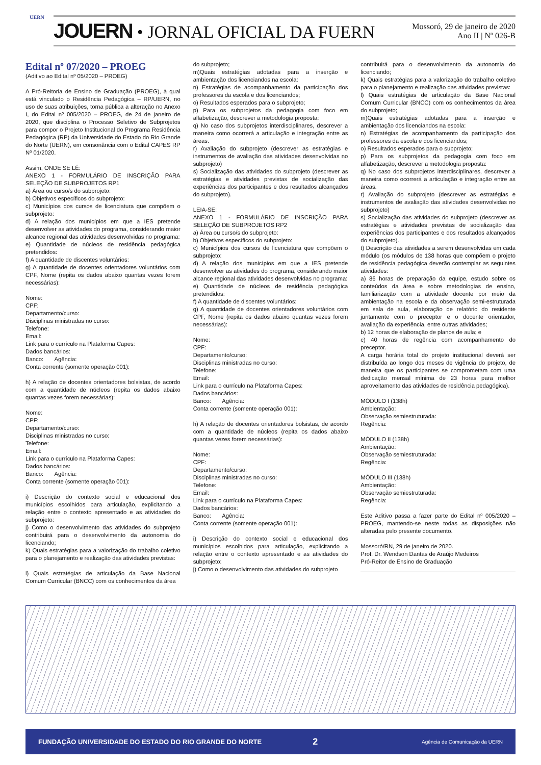UERN
JOUERN • JORNAL OFICIAL DA FUERN
Mossoró, 29 de janeiro de 2020
Ano II | Nº 026-B
Edital nº 07/2020 – PROEG
(Aditivo ao Edital nº 05/2020 – PROEG)
A Pró-Reitoria de Ensino de Graduação (PROEG), à qual está vinculado o Residência Pedagógica – RP/UERN, no uso de suas atribuições, torna pública a alteração no Anexo I, do Edital nº 005/2020 – PROEG, de 24 de janeiro de 2020, que disciplina o Processo Seletivo de Subprojetos para compor o Projeto Institucional do Programa Residência Pedagógica (RP) da Universidade do Estado do Rio Grande do Norte (UERN), em consonância com o Edital CAPES RP Nº 01/2020.
Assim, ONDE SE LÊ:
ANEXO 1 - FORMULÁRIO DE INSCRIÇÃO PARA SELEÇÃO DE SUBPROJETOS RP1
a) Área ou curso/s do subprojeto:
b) Objetivos específicos do subprojeto:
c) Municípios dos cursos de licenciatura que compõem o subprojeto:
d) A relação dos municípios em que a IES pretende desenvolver as atividades do programa, considerando maior alcance regional das atividades desenvolvidas no programa:
e) Quantidade de núcleos de residência pedagógica pretendidos:
f) A quantidade de discentes voluntários:
g) A quantidade de docentes orientadores voluntários com CPF, Nome (repita os dados abaixo quantas vezes forem necessárias):
Nome:
CPF:
Departamento/curso:
Disciplinas ministradas no curso:
Telefone:
Email:
Link para o currículo na Plataforma Capes:
Dados bancários:
Banco: Agência:
Conta corrente (somente operação 001):
h) A relação de docentes orientadores bolsistas, de acordo com a quantidade de núcleos (repita os dados abaixo quantas vezes forem necessárias):
Nome:
CPF:
Departamento/curso:
Disciplinas ministradas no curso:
Telefone:
Email:
Link para o currículo na Plataforma Capes:
Dados bancários:
Banco: Agência:
Conta corrente (somente operação 001):
i) Descrição do contexto social e educacional dos municípios escolhidos para articulação, explicitando a relação entre o contexto apresentado e as atividades do subprojeto:
j) Como o desenvolvimento das atividades do subprojeto contribuirá para o desenvolvimento da autonomia do licenciando;
k) Quais estratégias para a valorização do trabalho coletivo para o planejamento e realização das atividades previstas:
l) Quais estratégias de articulação da Base Nacional Comum Curricular (BNCC) com os conhecimentos da área
do subprojeto;
m)Quais estratégias adotadas para a inserção e ambientação dos licenciandos na escola:
n) Estratégias de acompanhamento da participação dos professores da escola e dos licenciandos;
o) Resultados esperados para o subprojeto;
p) Para os subprojetos da pedagogia com foco em alfabetização, descrever a metodologia proposta:
q) No caso dos subprojetos interdisciplinares, descrever a maneira como ocorrerá a articulação e integração entre as áreas.
r) Avaliação do subprojeto (descrever as estratégias e instrumentos de avaliação das atividades desenvolvidas no subprojeto)
s) Socialização das atividades do subprojeto (descrever as estratégias e atividades previstas de socialização das experiências dos participantes e dos resultados alcançados do subprojeto).
LEIA-SE:
ANEXO 1 - FORMULÁRIO DE INSCRIÇÃO PARA SELEÇÃO DE SUBPROJETOS RP2
a) Área ou curso/s do subprojeto:
b) Objetivos específicos do subprojeto:
c) Municípios dos cursos de licenciatura que compõem o subprojeto:
d) A relação dos municípios em que a IES pretende desenvolver as atividades do programa, considerando maior alcance regional das atividades desenvolvidas no programa:
e) Quantidade de núcleos de residência pedagógica pretendidos:
f) A quantidade de discentes voluntários:
g) A quantidade de docentes orientadores voluntários com CPF, Nome (repita os dados abaixo quantas vezes forem necessárias):
Nome:
CPF:
Departamento/curso:
Disciplinas ministradas no curso:
Telefone:
Email:
Link para o currículo na Plataforma Capes:
Dados bancários:
Banco: Agência:
Conta corrente (somente operação 001):
h) A relação de docentes orientadores bolsistas, de acordo com a quantidade de núcleos (repita os dados abaixo quantas vezes forem necessárias):
Nome:
CPF:
Departamento/curso:
Disciplinas ministradas no curso:
Telefone:
Email:
Link para o currículo na Plataforma Capes:
Dados bancários:
Banco: Agência:
Conta corrente (somente operação 001):
i) Descrição do contexto social e educacional dos municípios escolhidos para articulação, explicitando a relação entre o contexto apresentado e as atividades do subprojeto:
j) Como o desenvolvimento das atividades do subprojeto
contribuirá para o desenvolvimento da autonomia do licenciando;
k) Quais estratégias para a valorização do trabalho coletivo para o planejamento e realização das atividades previstas:
l) Quais estratégias de articulação da Base Nacional Comum Curricular (BNCC) com os conhecimentos da área do subprojeto;
m)Quais estratégias adotadas para a inserção e ambientação dos licenciandos na escola:
n) Estratégias de acompanhamento da participação dos professores da escola e dos licenciandos;
o) Resultados esperados para o subprojeto;
p) Para os subprojetos da pedagogia com foco em alfabetização, descrever a metodologia proposta:
q) No caso dos subprojetos interdisciplinares, descrever a maneira como ocorrerá a articulação e integração entre as áreas.
r) Avaliação do subprojeto (descrever as estratégias e instrumentos de avaliação das atividades desenvolvidas no subprojeto)
s) Socialização das atividades do subprojeto (descrever as estratégias e atividades previstas de socialização das experiências dos participantes e dos resultados alcançados do subprojeto).
t) Descrição das atividades a serem desenvolvidas em cada módulo (os módulos de 138 horas que compõem o projeto de residência pedagógica deverão contemplar as seguintes atividades:
a) 86 horas de preparação da equipe, estudo sobre os conteúdos da área e sobre metodologias de ensino, familiarização com a atividade docente por meio da ambientação na escola e da observação semi-estruturada em sala de aula, elaboração de relatório do residente juntamente com o preceptor e o docente orientador, avaliação da experiência, entre outras atividades;
b) 12 horas de elaboração de planos de aula; e
c) 40 horas de regência com acompanhamento do preceptor.
A carga horária total do projeto institucional deverá ser distribuída ao longo dos meses de vigência do projeto, de maneira que os participantes se comprometam com uma dedicação mensal mínima de 23 horas para melhor aproveitamento das atividades de residência pedagógica).
MÓDULO I (138h)
Ambientação:
Observação semiestruturada:
Regência:
MÓDULO II (138h)
Ambientação:
Observação semiestruturada:
Regência:
MÓDULO III (138h)
Ambientação:
Observação semiestruturada:
Regência:
Este Aditivo passa a fazer parte do Edital nº 005/2020 – PROEG, mantendo-se neste todas as disposições não alteradas pelo presente documento.
Mossoró/RN, 29 de janeiro de 2020.
Prof. Dr. Wendson Dantas de Araújo Medeiros
Pró-Reitor de Ensino de Graduação
FUNDAÇÃO UNIVERSIDADE DO ESTADO DO RIO GRANDE DO NORTE 2 Agência de Comunicação da UERN